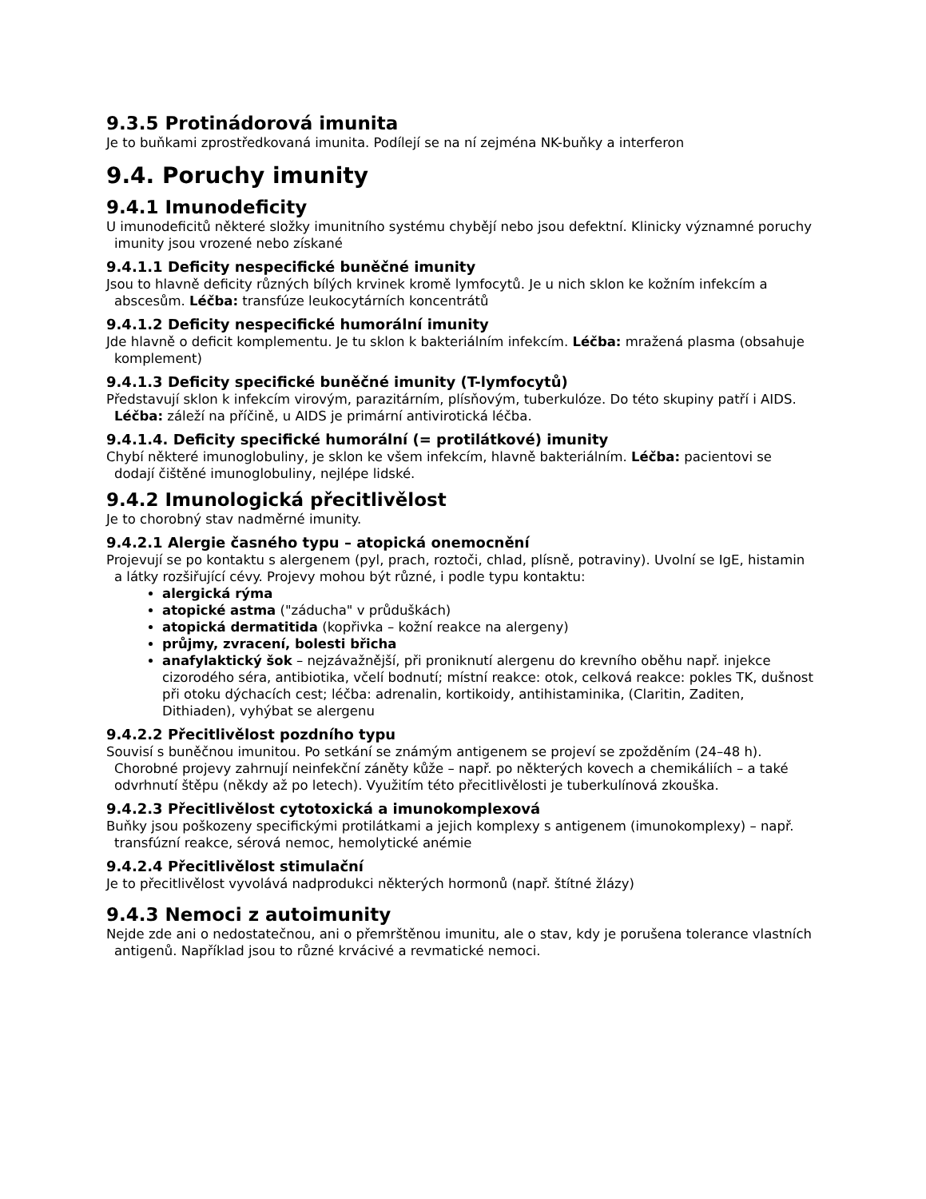9.3.5 Protinádorová imunita
Je to buňkami zprostředkovaná imunita. Podílejí se na ní zejména NK-buňky a interferon
9.4. Poruchy imunity
9.4.1 Imunodeficity
U imunodeficitů některé složky imunitního systému chybějí nebo jsou defektní. Klinicky významné poruchy imunity jsou vrozené nebo získané
9.4.1.1 Deficity nespecifické buněčné imunity
Jsou to hlavně deficity různých bílých krvinek kromě lymfocytů. Je u nich sklon ke kožním infekcím a abscesům. Léčba: transfúze leukocytárních koncentrátů
9.4.1.2 Deficity nespecifické humorální imunity
Jde hlavně o deficit komplementu. Je tu sklon k bakteriálním infekcím. Léčba: mražená plasma (obsahuje komplement)
9.4.1.3 Deficity specifické buněčné imunity (T-lymfocytů)
Představují sklon k infekcím virovým, parazitárním, plísňovým, tuberkulóze. Do této skupiny patří i AIDS. Léčba: záleží na příčině, u AIDS je primární antivirotická léčba.
9.4.1.4. Deficity specifické humorální (= protilátkové) imunity
Chybí některé imunoglobuliny, je sklon ke všem infekcím, hlavně bakteriálním. Léčba: pacientovi se dodají čištěné imunoglobuliny, nejlépe lidské.
9.4.2 Imunologická přecitlivělost
Je to chorobný stav nadměrné imunity.
9.4.2.1 Alergie časného typu – atopická onemocnění
Projevují se po kontaktu s alergenem (pyl, prach, roztoči, chlad, plísně, potraviny). Uvolní se IgE, histamin a látky rozšiřující cévy. Projevy mohou být různé, i podle typu kontaktu:
alergická rýma
atopické astma ("záducha" v průduškách)
atopická dermatitida (kopřivka – kožní reakce na alergeny)
průjmy, zvracení, bolesti břicha
anafylaktický šok – nejzávažnější, při proniknutí alergenu do krevního oběhu např. injekce cizorodého séra, antibiotika, včelí bodnutí; místní reakce: otok, celková reakce: pokles TK, dušnost při otoku dýchacích cest; léčba: adrenalin, kortikoidy, antihistaminika, (Claritin, Zaditen, Dithiaden), vyhýbat se alergenu
9.4.2.2 Přecitlivělost pozdního typu
Souvisí s buněčnou imunitou. Po setkání se známým antigenem se projeví se zpožděním (24–48 h). Chorobné projevy zahrnují neinfekční záněty kůže – např. po některých kovech a chemikáliích – a také odvrhnutí štěpu (někdy až po letech). Využitím této přecitlivělosti je tuberkulínová zkouška.
9.4.2.3 Přecitlivělost cytotoxická a imunokomplexová
Buňky jsou poškozeny specifickými protilátkami a jejich komplexy s antigenem (imunokomplexy) – např. transfúzní reakce, sérová nemoc, hemolytické anémie
9.4.2.4 Přecitlivělost stimulační
Je to přecitlivělost vyvolává nadprodukci některých hormonů (např. štítné žlázy)
9.4.3 Nemoci z autoimunity
Nejde zde ani o nedostatečnou, ani o přemrštěnou imunitu, ale o stav, kdy je porušena tolerance vlastních antigenů. Například jsou to různé krvácivé a revmatické nemoci.